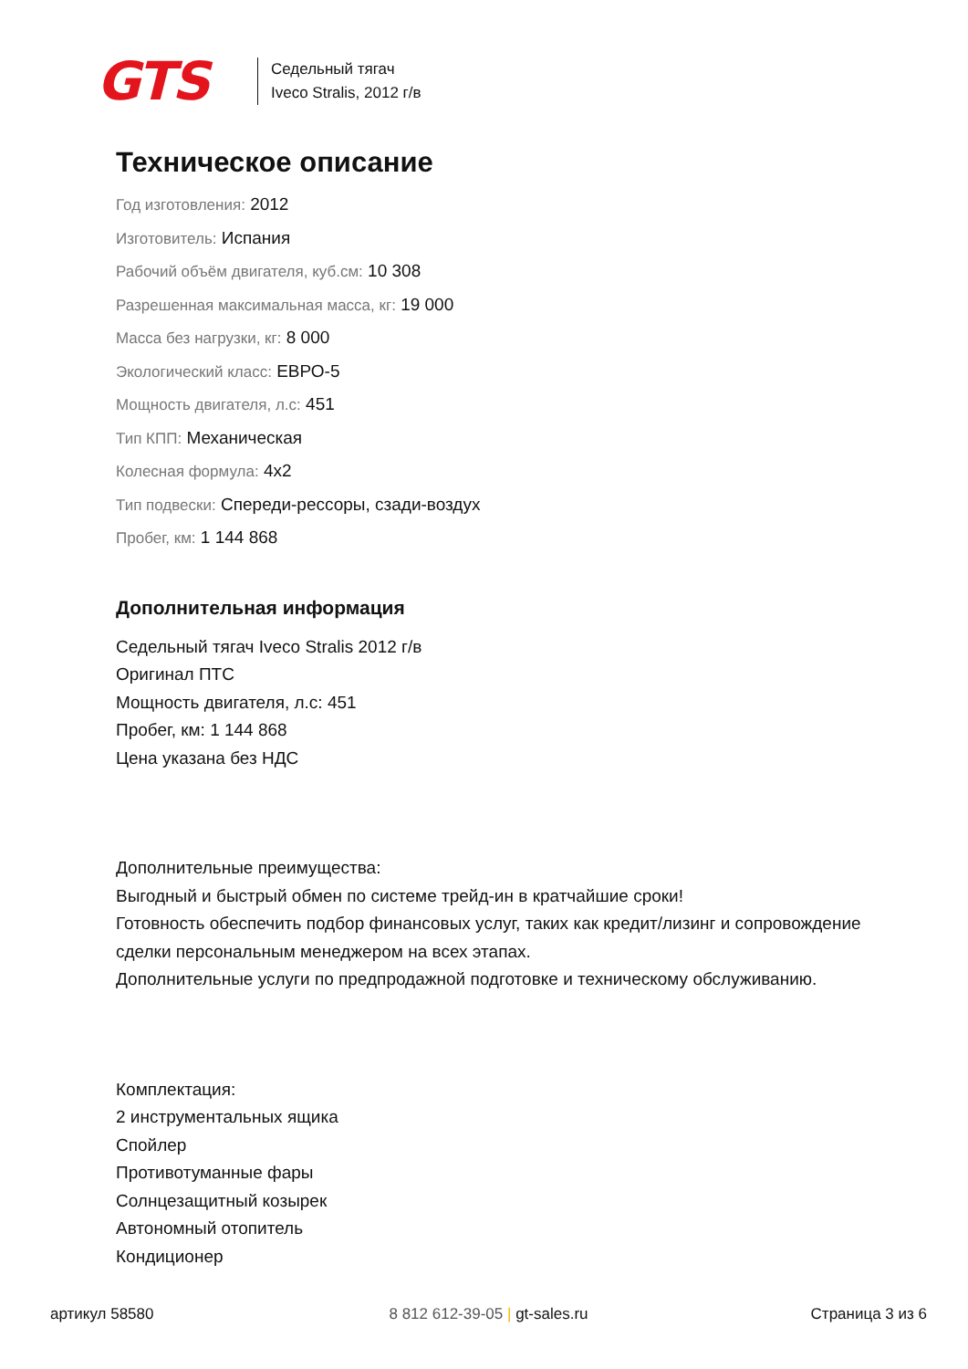GTS
Седельный тягач
Iveco Stralis, 2012 г/в
Техническое описание
Год изготовления: 2012
Изготовитель: Испания
Рабочий объём двигателя, куб.см: 10 308
Разрешенная максимальная масса, кг: 19 000
Масса без нагрузки, кг: 8 000
Экологический класс: ЕВРО-5
Мощность двигателя, л.с: 451
Тип КПП: Механическая
Колесная формула: 4x2
Тип подвески: Спереди-рессоры, сзади-воздух
Пробег, км: 1 144 868
Дополнительная информация
Седельный тягач Iveco Stralis 2012 г/в
Оригинал ПТС
Мощность двигателя, л.с: 451
Пробег, км: 1 144 868
Цена указана без НДС
Дополнительные преимущества:
Выгодный и быстрый обмен по системе трейд-ин в кратчайшие сроки!
Готовность обеспечить подбор финансовых услуг, таких как кредит/лизинг и сопровождение сделки персональным менеджером на всех этапах.
Дополнительные услуги по предпродажной подготовке и техническому обслуживанию.
Комплектация:
2 инструментальных ящика
Спойлер
Противотуманные фары
Солнцезащитный козырек
Автономный отопитель
Кондиционер
артикул 58580 8 812 612-39-05 | gt-sales.ru Страница 3 из 6